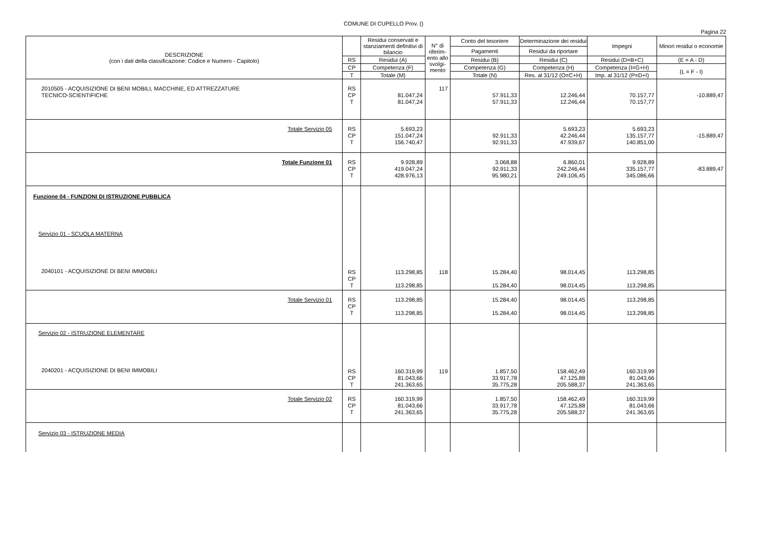COMUNE DI CUPELLO Prov. ()
Pagina 22
| DESCRIZIONE (con i dati della classificazione: Codice e Numero - Capitolo) | | Residui conservati e stanziamenti definitivi di bilancio | N° di riferim-ento allo svolgi-mento | Conto del tesoriere | Determinazione dei residui | Impegni | Minori residui o economie |
| --- | --- | --- | --- | --- | --- | --- | --- |
| | | | | Pagamenti | Residui da riportare | | |
| | RS | Residui (A) | | Residui (B) | Residui (C) | Residui (D=B+C) | (E = A - D) |
| | CP | Competenza (F) | | Competenza (G) | Competenza (H) | Competenza (I=G+H) | (L = F - I) |
| | T | Totale (M) | | Totale (N) | Res. al 31/12 (O=C+H) | Imp. al 31/12 (P=D+I) | |
| 2010505 - ACQUISIZIONE DI BENI MOBILI, MACCHINE, ED ATTREZZATURE TECNICO-SCIENTIFICHE | RS CP T | 81.047,24 81.047,24 | 117 | 57.911,33 57.911,33 | 12.246,44 12.246,44 | 70.157,77 70.157,77 | -10.889,47 |
| Totale Servizio 05 | RS CP T | 5.693,23 151.047,24 156.740,47 | | 92.911,33 92.911,33 | 5.693,23 42.246,44 47.939,67 | 5.693,23 135.157,77 140.851,00 | -15.889,47 |
| Totale Funzione 01 | RS CP T | 9.928,89 419.047,24 428.976,13 | | 3.068,88 92.911,33 95.980,21 | 6.860,01 242.246,44 249.106,45 | 9.928,89 335.157,77 345.086,66 | -83.889,47 |
| Funzione 04 - FUNZIONI DI ISTRUZIONE PUBBLICA | | | | | | | |
| Servizio 01 - SCUOLA MATERNA | | | | | | | |
| 2040101 - ACQUISIZIONE DI BENI IMMOBILI | RS CP T | 113.298,85 113.298,85 | 118 | 15.284,40 15.284,40 | 98.014,45 98.014,45 | 113.298,85 113.298,85 | |
| Totale Servizio 01 | RS CP T | 113.298,85 113.298,85 | | 15.284,40 15.284,40 | 98.014,45 98.014,45 | 113.298,85 113.298,85 | |
| Servizio 02 - ISTRUZIONE ELEMENTARE | | | | | | | |
| 2040201 - ACQUISIZIONE DI BENI IMMOBILI | RS CP T | 160.319,99 81.043,66 241.363,65 | 119 | 1.857,50 33.917,78 35.775,28 | 158.462,49 47.125,88 205.588,37 | 160.319,99 81.043,66 241.363,65 | |
| Totale Servizio 02 | RS CP T | 160.319,99 81.043,66 241.363,65 | | 1.857,50 33.917,78 35.775,28 | 158.462,49 47.125,88 205.588,37 | 160.319,99 81.043,66 241.363,65 | |
| Servizio 03 - ISTRUZIONE MEDIA | | | | | | | |